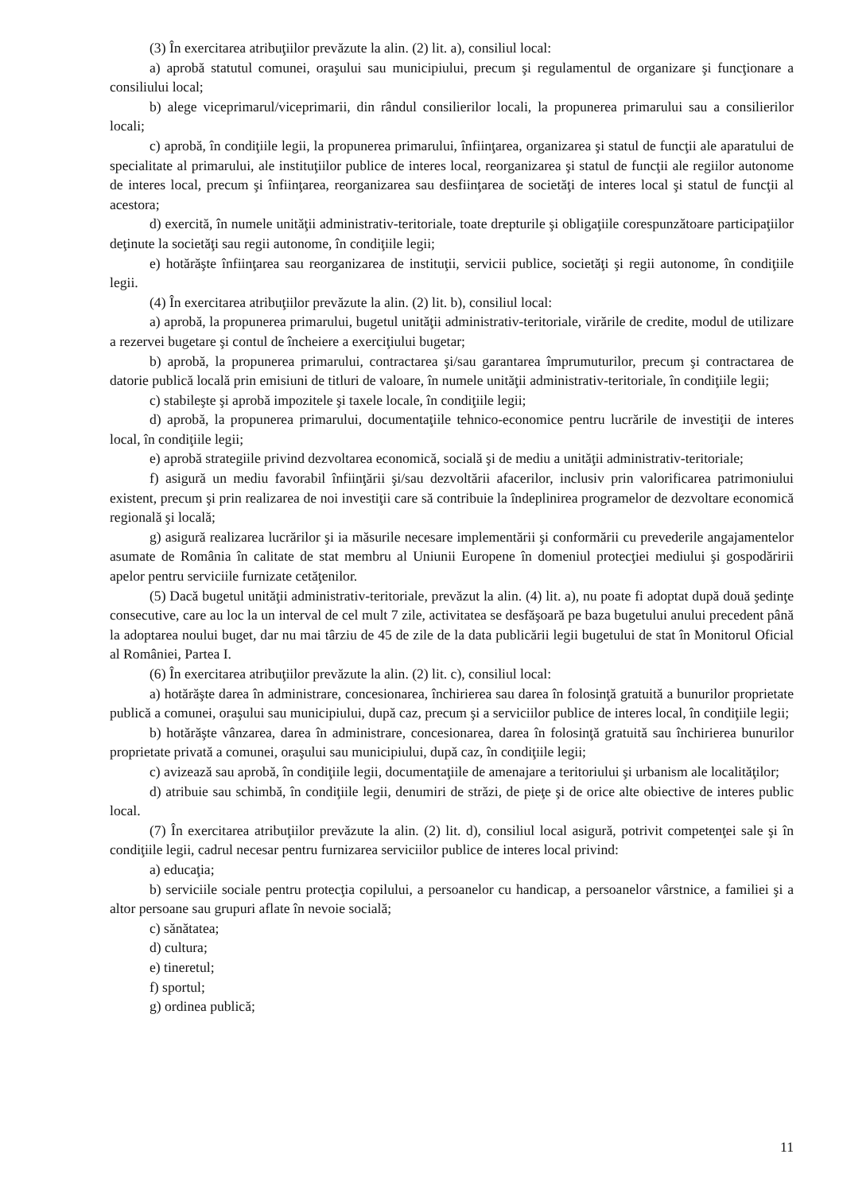(3) În exercitarea atribuţiilor prevăzute la alin. (2) lit. a), consiliul local:
a) aprobă statutul comunei, oraşului sau municipiului, precum şi regulamentul de organizare şi funcţionare a consiliului local;
b) alege viceprimarul/viceprimarii, din rândul consilierilor locali, la propunerea primarului sau a consilierilor locali;
c) aprobă, în condiţiile legii, la propunerea primarului, înfiinţarea, organizarea şi statul de funcţii ale aparatului de specialitate al primarului, ale instituţiilor publice de interes local, reorganizarea şi statul de funcţii ale regiilor autonome de interes local, precum şi înfiinţarea, reorganizarea sau desfiinţarea de societăţi de interes local şi statul de funcţii al acestora;
d) exercită, în numele unităţii administrativ-teritoriale, toate drepturile şi obligaţiile corespunzătoare participaţiilor deţinute la societăţi sau regii autonome, în condiţiile legii;
e) hotărăşte înfiinţarea sau reorganizarea de instituţii, servicii publice, societăţi şi regii autonome, în condiţiile legii.
(4) În exercitarea atribuţiilor prevăzute la alin. (2) lit. b), consiliul local:
a) aprobă, la propunerea primarului, bugetul unităţii administrativ-teritoriale, virările de credite, modul de utilizare a rezervei bugetare şi contul de încheiere a exerciţiului bugetar;
b) aprobă, la propunerea primarului, contractarea şi/sau garantarea împrumuturilor, precum şi contractarea de datorie publică locală prin emisiuni de titluri de valoare, în numele unităţii administrativ-teritoriale, în condiţiile legii;
c) stabileşte şi aprobă impozitele şi taxele locale, în condiţiile legii;
d) aprobă, la propunerea primarului, documentaţiile tehnico-economice pentru lucrările de investiţii de interes local, în condiţiile legii;
e) aprobă strategiile privind dezvoltarea economică, socială şi de mediu a unităţii administrativ-teritoriale;
f) asigură un mediu favorabil înfiinţării şi/sau dezvoltării afacerilor, inclusiv prin valorificarea patrimoniului existent, precum şi prin realizarea de noi investiţii care să contribuie la îndeplinirea programelor de dezvoltare economică regională şi locală;
g) asigură realizarea lucrărilor şi ia măsurile necesare implementării şi conformării cu prevederile angajamentelor asumate de România în calitate de stat membru al Uniunii Europene în domeniul protecţiei mediului şi gospodăririi apelor pentru serviciile furnizate cetăţenilor.
(5) Dacă bugetul unităţii administrativ-teritoriale, prevăzut la alin. (4) lit. a), nu poate fi adoptat după două şedinţe consecutive, care au loc la un interval de cel mult 7 zile, activitatea se desfăşoară pe baza bugetului anului precedent până la adoptarea noului buget, dar nu mai târziu de 45 de zile de la data publicării legii bugetului de stat în Monitorul Oficial al României, Partea I.
(6) În exercitarea atribuţiilor prevăzute la alin. (2) lit. c), consiliul local:
a) hotărăşte darea în administrare, concesionarea, închirierea sau darea în folosinţă gratuită a bunurilor proprietate publică a comunei, oraşului sau municipiului, după caz, precum şi a serviciilor publice de interes local, în condiţiile legii;
b) hotărăşte vânzarea, darea în administrare, concesionarea, darea în folosinţă gratuită sau închirierea bunurilor proprietate privată a comunei, oraşului sau municipiului, după caz, în condiţiile legii;
c) avizează sau aprobă, în condiţiile legii, documentaţiile de amenajare a teritoriului şi urbanism ale localităţilor;
d) atribuie sau schimbă, în condiţiile legii, denumiri de străzi, de pieţe şi de orice alte obiective de interes public local.
(7) În exercitarea atribuţiilor prevăzute la alin. (2) lit. d), consiliul local asigură, potrivit competenţei sale şi în condiţiile legii, cadrul necesar pentru furnizarea serviciilor publice de interes local privind:
a) educaţia;
b) serviciile sociale pentru protecţia copilului, a persoanelor cu handicap, a persoanelor vârstnice, a familiei şi a altor persoane sau grupuri aflate în nevoie socială;
c) sănătatea;
d) cultura;
e) tineretul;
f) sportul;
g) ordinea publică;
11